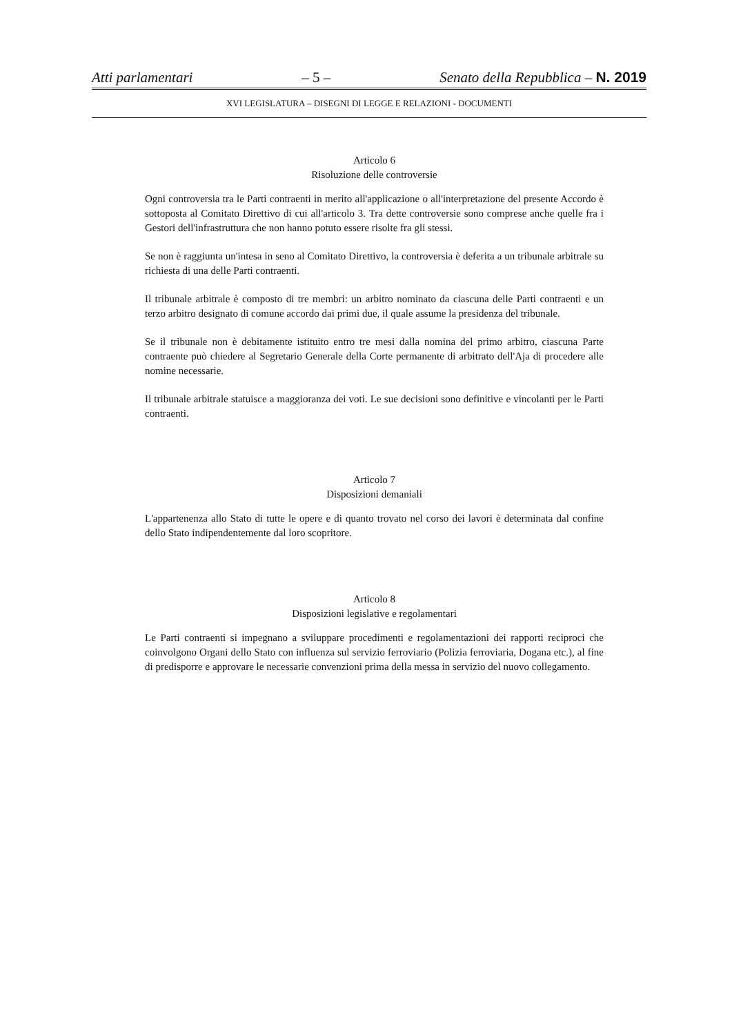Atti parlamentari – 5 – Senato della Repubblica – N. 2019
XVI LEGISLATURA – DISEGNI DI LEGGE E RELAZIONI - DOCUMENTI
Articolo 6
Risoluzione delle controversie
Ogni controversia tra le Parti contraenti in merito all'applicazione o all'interpretazione del presente Accordo è sottoposta al Comitato Direttivo di cui all'articolo 3. Tra dette controversie sono comprese anche quelle fra i Gestori dell'infrastruttura che non hanno potuto essere risolte fra gli stessi.
Se non è raggiunta un'intesa in seno al Comitato Direttivo, la controversia è deferita a un tribunale arbitrale su richiesta di una delle Parti contraenti.
Il tribunale arbitrale è composto di tre membri: un arbitro nominato da ciascuna delle Parti contraenti e un terzo arbitro designato di comune accordo dai primi due, il quale assume la presidenza del tribunale.
Se il tribunale non è debitamente istituito entro tre mesi dalla nomina del primo arbitro, ciascuna Parte contraente può chiedere al Segretario Generale della Corte permanente di arbitrato dell'Aja di procedere alle nomine necessarie.
Il tribunale arbitrale statuisce a maggioranza dei voti. Le sue decisioni sono definitive e vincolanti per le Parti contraenti.
Articolo 7
Disposizioni demaniali
L'appartenenza allo Stato di tutte le opere e di quanto trovato nel corso dei lavori è determinata dal confine dello Stato indipendentemente dal loro scopritore.
Articolo 8
Disposizioni legislative e regolamentari
Le Parti contraenti si impegnano a sviluppare procedimenti e regolamentazioni dei rapporti reciproci che coinvolgono Organi dello Stato con influenza sul servizio ferroviario (Polizia ferroviaria, Dogana etc.), al fine di predisporre e approvare le necessarie convenzioni prima della messa in servizio del nuovo collegamento.